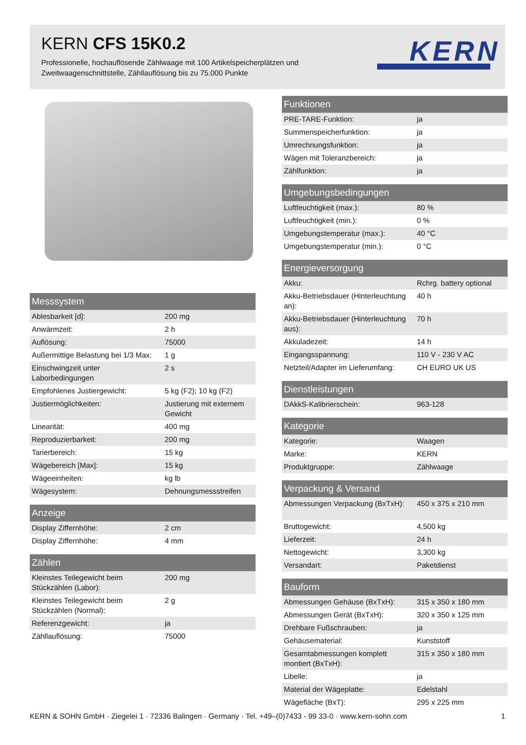KERN CFS 15K0.2
Professionelle, hochauflösende Zählwaage mit 100 Artikelspeicherplätzen und Zweitwaagenschnittstelle, Zähllauflösung bis zu 75.000 Punkte
KERN
| Messsystem | |
| --- | --- |
| Ablesbarkeit [d]: | 200 mg |
| Anwärmzeit: | 2 h |
| Auflösung: | 75000 |
| Außermittige Belastung bei 1/3 Max: | 1 g |
| Einschwingzeit unter Laborbedingungen | 2 s |
| Empfohlenes Justiergewicht: | 5 kg (F2); 10 kg (F2) |
| Justiermöglichkeiten: | Justierung mit externem Gewicht |
| Linearität: | 400 mg |
| Reproduzierbarkeit: | 200 mg |
| Tarierbereich: | 15 kg |
| Wägebereich [Max]: | 15 kg |
| Wägeeinheiten: | kg lb |
| Wägesystem: | Dehnungsmessstreifen |
| Anzeige | |
| --- | --- |
| Display Ziffernhöhe: | 2 cm |
| Display Ziffernhöhe: | 4 mm |
| Zählen | |
| --- | --- |
| Kleinstes Teilegewicht beim Stückzählen (Labor): | 200 mg |
| Kleinstes Teilegewicht beim Stückzählen (Normal): | 2 g |
| Referenzgewicht: | ja |
| Zähllauflösung: | 75000 |
| Funktionen | |
| --- | --- |
| PRE-TARE-Funktion: | ja |
| Summenspeicherfunktion: | ja |
| Umrechnungsfunktion: | ja |
| Wägen mit Toleranzbereich: | ja |
| Zählfunktion: | ja |
| Umgebungsbedingungen | |
| --- | --- |
| Luftfeuchtigkeit (max.): | 80 % |
| Luftfeuchtigkeit (min.): | 0 % |
| Umgebungstemperatur (max.): | 40 °C |
| Umgebungstemperatur (min.): | 0 °C |
| Energieversorgung | |
| --- | --- |
| Akku: | Rchrg. battery optional |
| Akku-Betriebsdauer (Hinterleuchtung an): | 40 h |
| Akku-Betriebsdauer (Hinterleuchtung aus): | 70 h |
| Akkuladezeit: | 14 h |
| Eingangsspannung: | 110 V - 230 V AC |
| Netzteil/Adapter im Lieferumfang: | CH EURO UK US |
| Dienstleistungen | |
| --- | --- |
| DAkkS-Kalibrierschein: | 963-128 |
| Kategorie | |
| --- | --- |
| Kategorie: | Waagen |
| Marke: | KERN |
| Produktgruppe: | Zählwaage |
| Verpackung & Versand | |
| --- | --- |
| Abmessungen Verpackung (BxTxH): | 450 x 375 x 210 mm |
| Bruttogewicht: | 4,500 kg |
| Lieferzeit: | 24 h |
| Nettogewicht: | 3,300 kg |
| Versandart: | Paketdienst |
| Bauform | |
| --- | --- |
| Abmessungen Gehäuse (BxTxH): | 315 x 350 x 180 mm |
| Abmessungen Gerät (BxTxH): | 320 x 350 x 125 mm |
| Drehbare Fußschrauben: | ja |
| Gehäusematerial: | Kunststoff |
| Gesamtabmessungen komplett montiert (BxTxH): | 315 x 350 x 180 mm |
| Libelle: | ja |
| Material der Wägeplatte: | Edelstahl |
| Wägefläche (BxT): | 295 x 225 mm |
KERN & SOHN GmbH · Ziegelei 1 · 72336 Balingen · Germany · Tel. +49–(0)7433 - 99 33-0 · www.kern-sohn.com 1